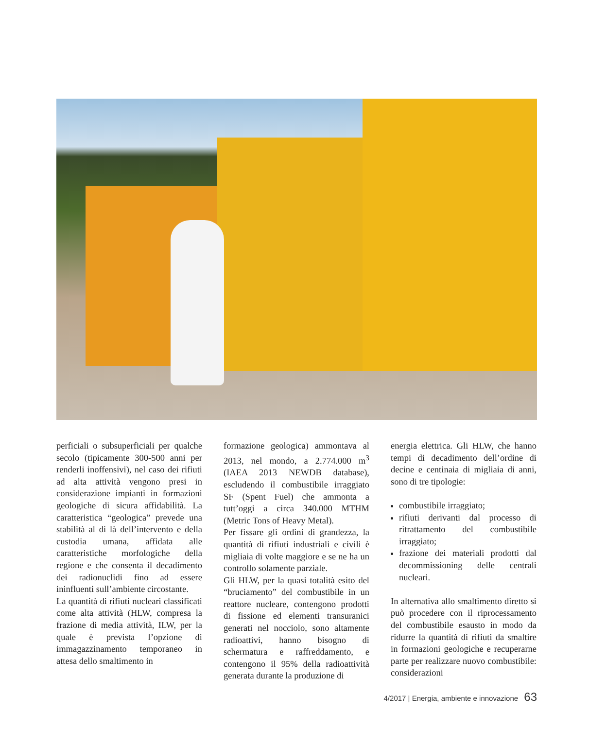perficiali o subsuperficiali per qualche secolo (tipicamente 300-500 anni per renderli inoffensivi), nel caso dei rifiuti ad alta attività vengono presi in considerazione impianti in formazioni geologiche di sicura affidabilità. La caratteristica “geologica” prevede una stabilità al di là dell’intervento e della custodia umana, affidata alle caratteristiche morfologiche della regione e che consenta il decadimento dei radionuclidi fino ad essere ininfluenti sull’ambiente circostante.
La quantità di rifiuti nucleari classificati come alta attività (HLW, compresa la frazione di media attività, ILW, per la quale è prevista l’opzione di immagazzinamento temporaneo in attesa dello smaltimento in
formazione geologica) ammontava al 2013, nel mondo, a 2.774.000 m<sup>3</sup> (IAEA 2013 NEWDB database), escludendo il combustibile irraggiato SF (Spent Fuel) che ammonta a tutt’oggi a circa 340.000 MTHM (Metric Tons of Heavy Metal).
Per fissare gli ordini di grandezza, la quantità di rifiuti industriali e civili è migliaia di volte maggiore e se ne ha un controllo solamente parziale.
Gli HLW, per la quasi totalità esito del “bruciamento” del combustibile in un reattore nucleare, contengono prodotti di fissione ed elementi transuranici generati nel nocciolo, sono altamente radioattivi, hanno bisogno di schermatura e raffreddamento, e contengono il 95% della radioattività generata durante la produzione di
energia elettrica. Gli HLW, che hanno tempi di decadimento dell’ordine di decine e centinaia di migliaia di anni, sono di tre tipologie:
combustibile irraggiato;
rifiuti derivanti dal processo di ritrattamento del combustibile irraggiato;
frazione dei materiali prodotti dal decommissioning delle centrali nucleari.
In alternativa allo smaltimento diretto si può procedere con il riprocessamento del combustibile esausto in modo da ridurre la quantità di rifiuti da smaltire in formazioni geologiche e recuperarne parte per realizzare nuovo combustibile: considerazioni
4/2017 | Energia, ambiente e innovazione 63